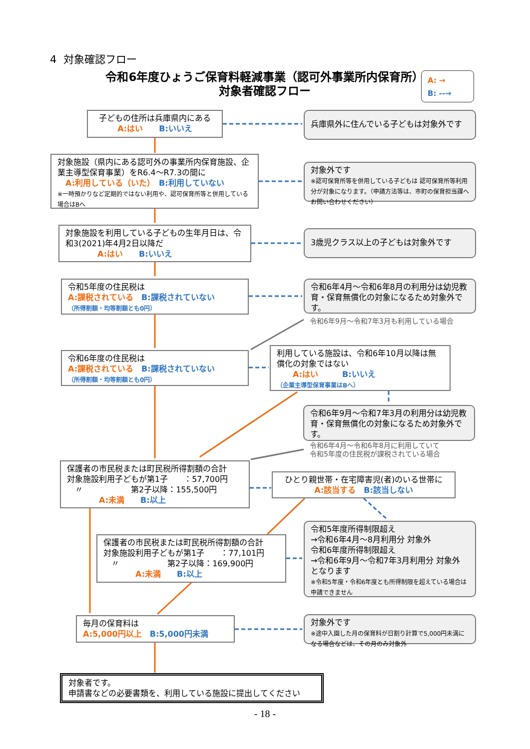4 対象確認フロー
令和6年度ひょうご保育料軽減事業（認可外事業所内保育所）
対象者確認フロー
A: →
B: --→
子どもの住所は兵庫県内にある
A:はい　　B:いいえ
兵庫県外に住んでいる子どもは対象外です
対象施設（県内にある認可外の事業所内保育施設、企業主導型保育事業）をR6.4～R7.3の間に
　A:利用している（いた）　B:利用していない
※一時預かりなど定期的ではない利用や、認可保育所等と併用している場合はBへ
対象外です
※認可保育所等を併用している子どもは 認可保育所等利用分が対象になります。（申請方法等は、市町の保育担当課へお問い合わせください）
対象施設を利用している子どもの生年月日は、令和3(2021)年4月2日以降だ
　　　　A:はい　　B:いいえ
3歳児クラス以上の子どもは対象外です
令和5年度の住民税は
A:課税されている　B:課税されていない
（所得割額・均等割額とも0円）
令和6年4月～令和6年8月の利用分は幼児教育・保育無償化の対象になるため対象外です。
令和6年9月～令和7年3月も利用している場合
令和6年度の住民税は
A:課税されている　B:課税されていない
（所得割額・均等割額とも0円）
利用している施設は、令和6年10月以降は無償化の対象ではない
　　A:はい　　　B:いいえ
（企業主導型保育事業はBへ）
令和6年9月～令和7年3月の利用分は幼児教育・保育無償化の対象になるため対象外です。
令和6年4月～令和6年8月に利用していて
令和5年度の住民税が課税されている場合
保護者の市民税または町民税所得割額の合計
対象施設利用子どもが第1子　　：57,700円
　〃　　　　　　第2子以降：155,500円
　　　　A:未満　　B:以上
ひとり親世帯・在宅障害児(者)のいる世帯に
A:該当する　B:該当しない
保護者の市民税または町民税所得割額の合計
対象施設利用子どもが第1子　　：77,101円
　〃　　　　　　第2子以降：169,900円
　　　　A:未満　　B:以上
令和5年度所得制限超え
→令和6年4月～8月利用分 対象外
令和6年度所得制限超え
→令和6年9月～令和7年3月利用分 対象外
となります
※令和5年度・令和6年度とも所得制限を超えている場合は申請できません
毎月の保育料は
A:5,000円以上　B:5,000円未満
対象外です
※途中入園した月の保育料が日割り計算で5,000円未満になる場合などは、その月のみ対象外
対象者です。
申請書などの必要書類を、利用している施設に提出してください
- 18 -